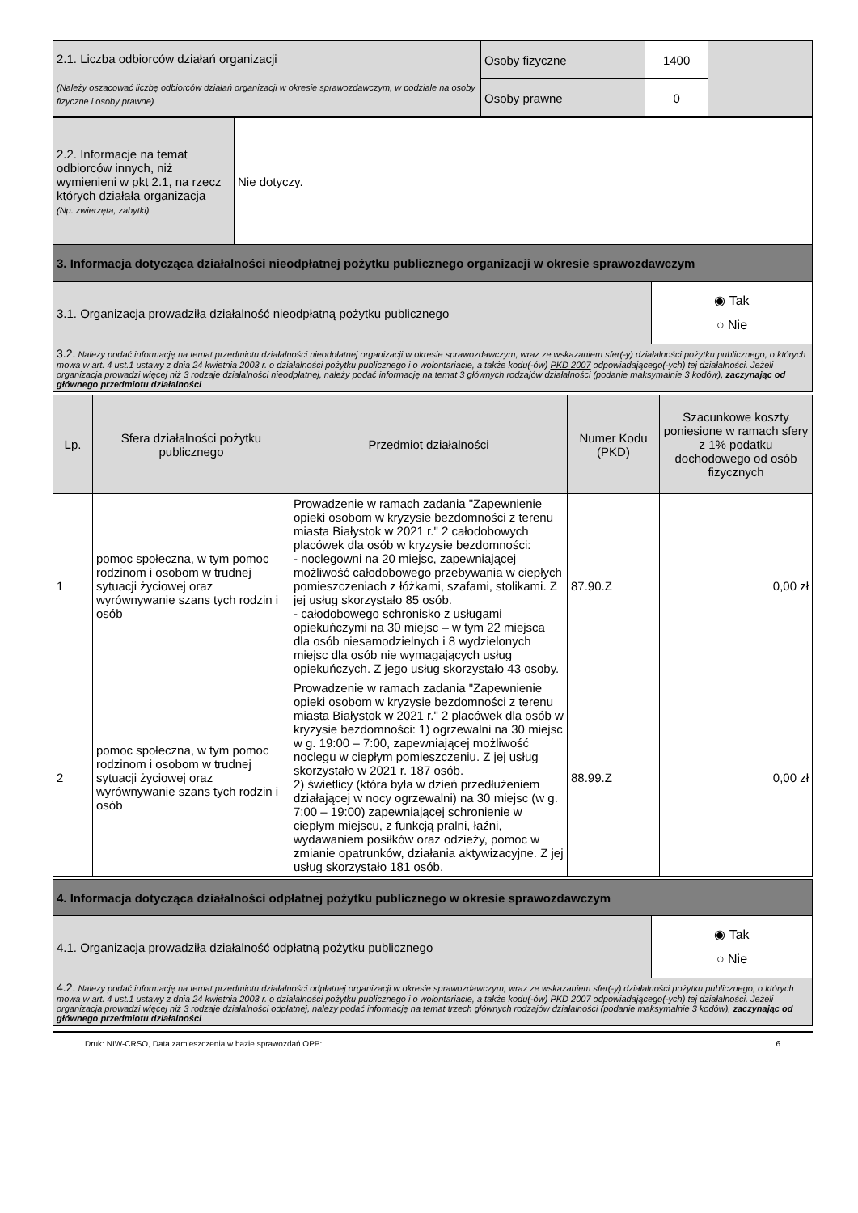| 2.1. Liczba odbiorców działań organizacji (Należy oszacować liczbę odbiorców działań organizacji w okresie sprawozdawczym, w podziale na osoby fizyczne i osoby prawne) | Osoby fizyczne | 1400 | |
| | Osoby prawne | 0 | |
| 2.2. Informacje na temat odbiorców innych, niż wymienieni w pkt 2.1, na rzecz których działała organizacja (Np. zwierzęta, zabytki) | Nie dotyczy. |
| 3. Informacja dotycząca działalności nieodpłatnej pożytku publicznego organizacji w okresie sprawozdawczym | |
| 3.1. Organizacja prowadziła działalność nieodpłatną pożytku publicznego | ◉ Tak ○ Nie |
| 3.2. Należy podać informację na temat przedmiotu działalności nieodpłatnej organizacji w okresie sprawozdawczym, wraz ze wskazaniem sfer(-y) działalności pożytku publicznego, o których mowa w art. 4 ust.1 ustawy z dnia 24 kwietnia 2003 r. o działalności pożytku publicznego i o wolontariacie, a także kodu(-ów) PKD 2007 odpowiadającego(-ych) tej działalności. Jeżeli organizacja prowadzi więcej niż 3 rodzaje działalności nieodpłatnej, należy podać informację na temat 3 głównych rodzajów działalności (podanie maksymalnie 3 kodów), zaczynając od głównego przedmiotu działalności | |
| Lp. | Sfera działalności pożytku publicznego | Przedmiot działalności | Numer Kodu (PKD) | Szacunkowe koszty poniesione w ramach sfery z 1% podatku dochodowego od osób fizycznych |
| --- | --- | --- | --- | --- |
| 1 | pomoc społeczna, w tym pomoc rodzinom i osobom w trudnej sytuacji życiowej oraz wyrównywanie szans tych rodzin i osób | Prowadzenie w ramach zadania "Zapewnienie opieki osobom w kryzysie bezdomności z terenu miasta Białystok w 2021 r." 2 całodobowych placówek dla osób w kryzysie bezdomności: - noclegowni na 20 miejsc, zapewniającej możliwość całodobowego przebywania w ciepłych pomieszczeniach z łóżkami, szafami, stolikami. Z jej usług skorzystało 85 osób. - całodobowego schronisko z usługami opiekuńczymi na 30 miejsc – w tym 22 miejsca dla osób niesamodzielnych i 8 wydzielonych miejsc dla osób nie wymagających usług opiekuńczych. Z jego usług skorzystało 43 osoby. | 87.90.Z | 0,00 zł |
| 2 | pomoc społeczna, w tym pomoc rodzinom i osobom w trudnej sytuacji życiowej oraz wyrównywanie szans tych rodzin i osób | Prowadzenie w ramach zadania "Zapewnienie opieki osobom w kryzysie bezdomności z terenu miasta Białystok w 2021 r." 2 placówek dla osób w kryzysie bezdomności: 1) ogrzewalni na 30 miejsc w g. 19:00 – 7:00, zapewniającej możliwość noclegu w ciepłym pomieszczeniu. Z jej usług skorzystało w 2021 r. 187 osób. 2) świetlicy (która była w dzień przedłużeniem działającej w nocy ogrzewalni) na 30 miejsc (w g. 7:00 – 19:00) zapewniającej schronienie w ciepłym miejscu, z funkcją pralni, łaźni, wydawaniem posiłków oraz odzieży, pomoc w zmianie opatrunków, działania aktywizacyjne. Z jej usług skorzystało 181 osób. | 88.99.Z | 0,00 zł |
| 4. Informacja dotycząca działalności odpłatnej pożytku publicznego w okresie sprawozdawczym | |
| 4.1. Organizacja prowadziła działalność odpłatną pożytku publicznego | ◉ Tak ○ Nie |
| 4.2. Należy podać informację na temat przedmiotu działalności odpłatnej organizacji w okresie sprawozdawczym, wraz ze wskazaniem sfer(-y) działalności pożytku publicznego, o których mowa w art. 4 ust.1 ustawy z dnia 24 kwietnia 2003 r. o działalności pożytku publicznego i o wolontariacie, a także kodu(-ów) PKD 2007 odpowiadającego(-ych) tej działalności. Jeżeli organizacja prowadzi więcej niż 3 rodzaje działalności odpłatnej, należy podać informację na temat trzech głównych rodzajów działalności (podanie maksymalnie 3 kodów), zaczynając od głównego przedmiotu działalności | |
Druk: NIW-CRSO, Data zamieszczenia w bazie sprawozdań OPP: 6